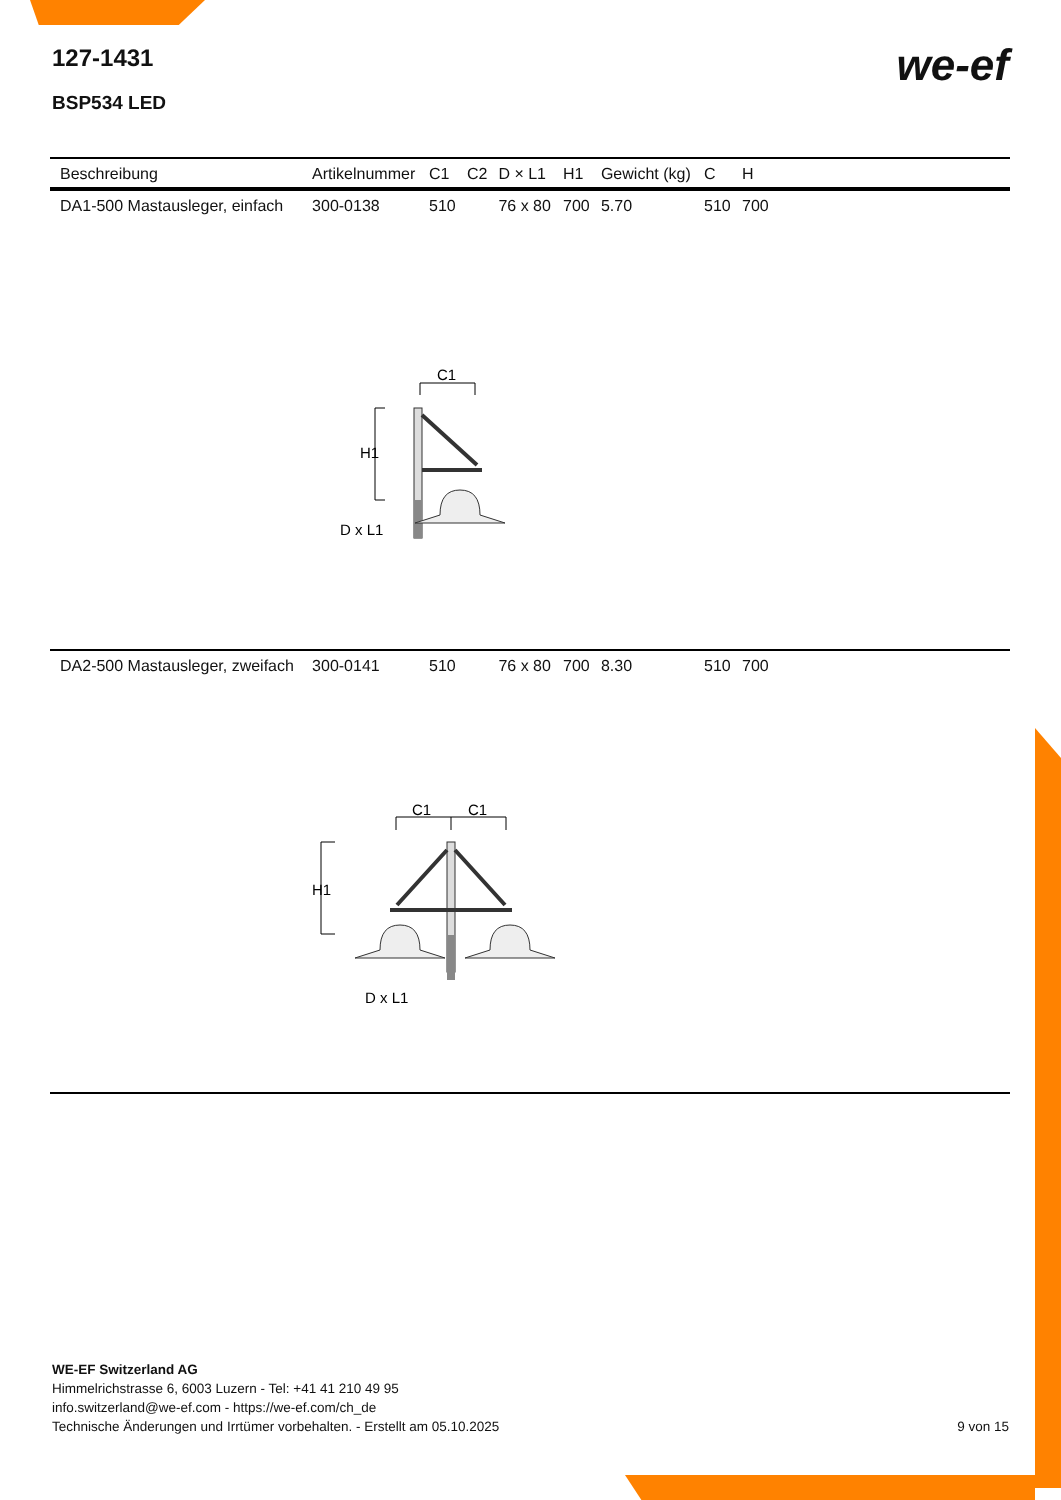127-1431
BSP534 LED
we-ef
| Beschreibung | Artikelnummer | C1 | C2 | D × L1 | H1 | Gewicht (kg) | C | H | |
| --- | --- | --- | --- | --- | --- | --- | --- | --- | --- |
| DA1-500 Mastausleger, einfach | 300-0138 | 510 | | 76 x 80 | 700 | 5.70 | 510 | 700 | |
| C1 H1 D x L1 | | | | | | | | | |
| DA2-500 Mastausleger, zweifach | 300-0141 | 510 | | 76 x 80 | 700 | 8.30 | 510 | 700 | |
| C1 C1 H1 D x L1 | | | | | | | | | |
WE-EF Switzerland AG
Himmelrichstrasse 6, 6003 Luzern - Tel: +41 41 210 49 95
info.switzerland@we-ef.com - https://we-ef.com/ch_de
Technische Änderungen und Irrtümer vorbehalten. - Erstellt am 05.10.2025
9 von 15